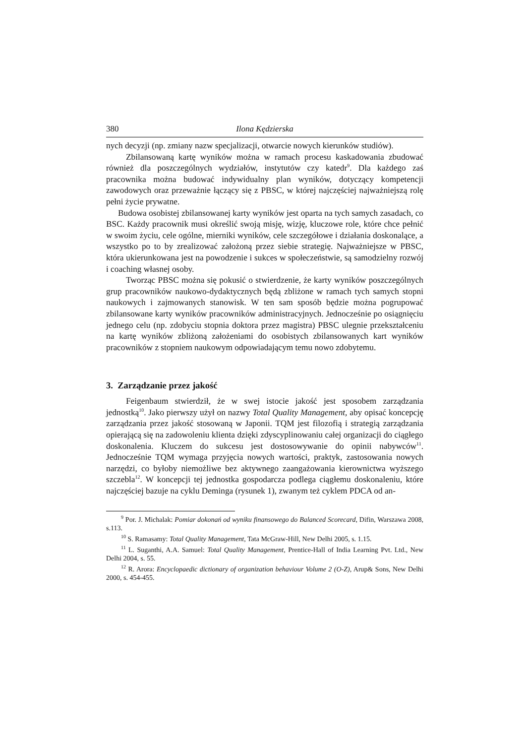380 Ilona Kędzierska
nych decyzji (np. zmiany nazw specjalizacji, otwarcie nowych kierunków studiów).
Zbilansowaną kartę wyników można w ramach procesu kaskadowania zbudować również dla poszczególnych wydziałów, instytutów czy katedr<sup>9</sup>. Dla każdego zaś pracownika można budować indywidualny plan wyników, dotyczący kompetencji zawodowych oraz przeważnie łączący się z PBSC, w której najczęściej najważniejszą rolę pełni życie prywatne.
Budowa osobistej zbilansowanej karty wyników jest oparta na tych samych zasadach, co BSC. Każdy pracownik musi określić swoją misję, wizję, kluczowe role, które chce pełnić w swoim życiu, cele ogólne, mierniki wyników, cele szczegółowe i działania doskonalące, a wszystko po to by zrealizować założoną przez siebie strategię. Najważniejsze w PBSC, która ukierunkowana jest na powodzenie i sukces w społeczeństwie, są samodzielny rozwój i coaching własnej osoby.
Tworząc PBSC można się pokusić o stwierdzenie, że karty wyników poszczególnych grup pracowników naukowo-dydaktycznych będą zbliżone w ramach tych samych stopni naukowych i zajmowanych stanowisk. W ten sam sposób będzie można pogrupować zbilansowane karty wyników pracowników administracyjnych. Jednocześnie po osiągnięciu jednego celu (np. zdobyciu stopnia doktora przez magistra) PBSC ulegnie przekształceniu na kartę wyników zbliżoną założeniami do osobistych zbilansowanych kart wyników pracowników z stopniem naukowym odpowiadającym temu nowo zdobytemu.
3. Zarządzanie przez jakość
Feigenbaum stwierdził, że w swej istocie jakość jest sposobem zarządzania jednostką<sup>10</sup>. Jako pierwszy użył on nazwy Total Quality Management, aby opisać koncepcję zarządzania przez jakość stosowaną w Japonii. TQM jest filozofią i strategią zarządzania opierającą się na zadowoleniu klienta dzięki zdyscyplinowaniu całej organizacji do ciągłego doskonalenia. Kluczem do sukcesu jest dostosowywanie do opinii nabywców<sup>11</sup>. Jednocześnie TQM wymaga przyjęcia nowych wartości, praktyk, zastosowania nowych narzędzi, co byłoby niemożliwe bez aktywnego zaangażowania kierownictwa wyższego szczebla<sup>12</sup>. W koncepcji tej jednostka gospodarcza podlega ciągłemu doskonaleniu, które najczęściej bazuje na cyklu Deminga (rysunek 1), zwanym też cyklem PDCA od an-
<sup>9</sup> Por. J. Michalak: Pomiar dokonań od wyniku finansowego do Balanced Scorecard, Difin, Warszawa 2008, s.113.
<sup>10</sup> S. Ramasamy: Total Quality Management, Tata McGraw-Hill, New Delhi 2005, s. 1.15.
<sup>11</sup> L. Suganthi, A.A. Samuel: Total Quality Management, Prentice-Hall of India Learning Pvt. Ltd., New Delhi 2004, s. 55.
<sup>12</sup> R. Arora: Encyclopaedic dictionary of organization behaviour Volume 2 (O-Z), Arup& Sons, New Delhi 2000, s. 454-455.